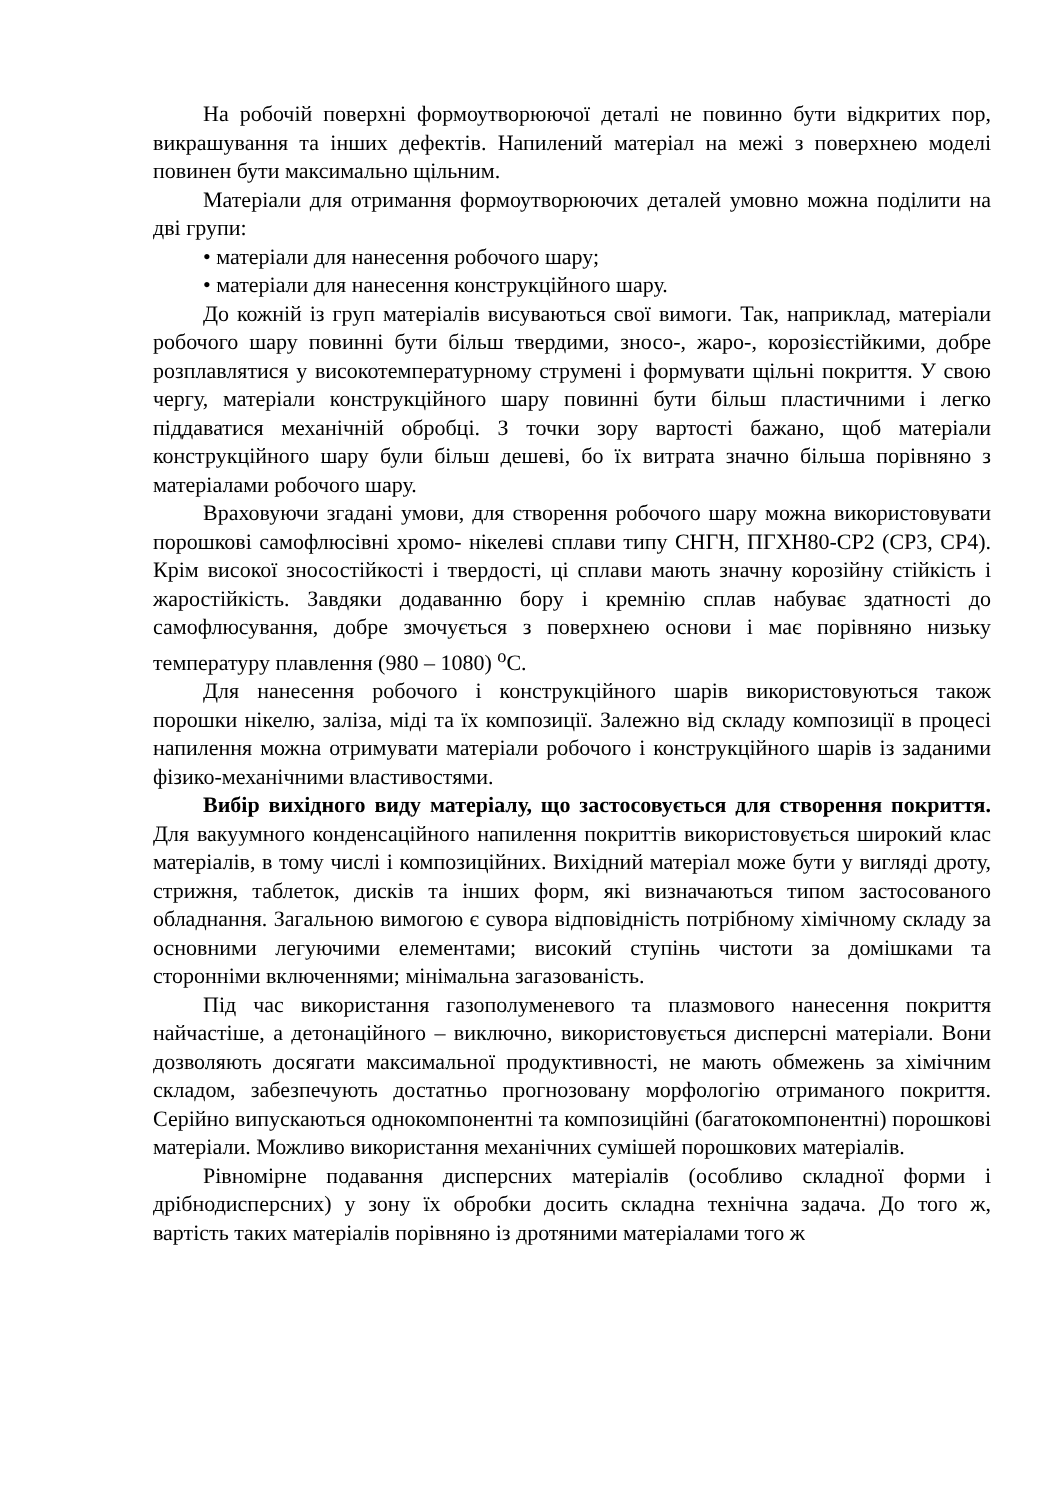На робочій поверхні формоутворюючої деталі не повинно бути відкритих пор, викрашування та інших дефектів. Напилений матеріал на межі з поверхнею моделі повинен бути максимально щільним.
Матеріали для отримання формоутворюючих деталей умовно можна поділити на дві групи:
• матеріали для нанесення робочого шару;
• матеріали для нанесення конструкційного шару.
До кожній із груп матеріалів висуваються свої вимоги. Так, наприклад, матеріали робочого шару повинні бути більш твердими, зносо-, жаро-, корозієстійкими, добре розплавлятися у високотемпературному струмені і формувати щільні покриття. У свою чергу, матеріали конструкційного шару повинні бути більш пластичними і легко піддаватися механічній обробці. З точки зору вартості бажано, щоб матеріали конструкційного шару були більш дешеві, бо їх витрата значно більша порівняно з матеріалами робочого шару.
Враховуючи згадані умови, для створення робочого шару можна використовувати порошкові самофлюсівні хромо- нікелеві сплави типу СНГН, ПГХН80-СР2 (СР3, СР4). Крім високої зносостійкості і твердості, ці сплави мають значну корозійну стійкість і жаростійкість. Завдяки додаванню бору і кремнію сплав набуває здатності до самофлюсування, добре змочується з поверхнею основи і має порівняно низьку температуру плавлення (980 – 1080) <sup>о</sup>С.
Для нанесення робочого і конструкційного шарів використовуються також порошки нікелю, заліза, міді та їх композиції. Залежно від складу композиції в процесі напилення можна отримувати матеріали робочого і конструкційного шарів із заданими фізико-механічними властивостями.
Вибір вихідного виду матеріалу, що застосовується для створення покриття. Для вакуумного конденсаційного напилення покриттів використовується широкий клас матеріалів, в тому числі і композиційних. Вихідний матеріал може бути у вигляді дроту, стрижня, таблеток, дисків та інших форм, які визначаються типом застосованого обладнання. Загальною вимогою є сувора відповідність потрібному хімічному складу за основними легуючими елементами; високий ступінь чистоти за домішками та сторонніми включеннями; мінімальна загазованість.
Під час використання газополуменевого та плазмового нанесення покриття найчастіше, а детонаційного – виключно, використовується дисперсні матеріали. Вони дозволяють досягати максимальної продуктивності, не мають обмежень за хімічним складом, забезпечують достатньо прогнозовану морфологію отриманого покриття. Серійно випускаються однокомпонентні та композиційні (багатокомпонентні) порошкові матеріали. Можливо використання механічних сумішей порошкових матеріалів.
Рівномірне подавання дисперсних матеріалів (особливо складної форми і дрібнодисперсних) у зону їх обробки досить складна технічна задача. До того ж, вартість таких матеріалів порівняно із дротяними матеріалами того ж